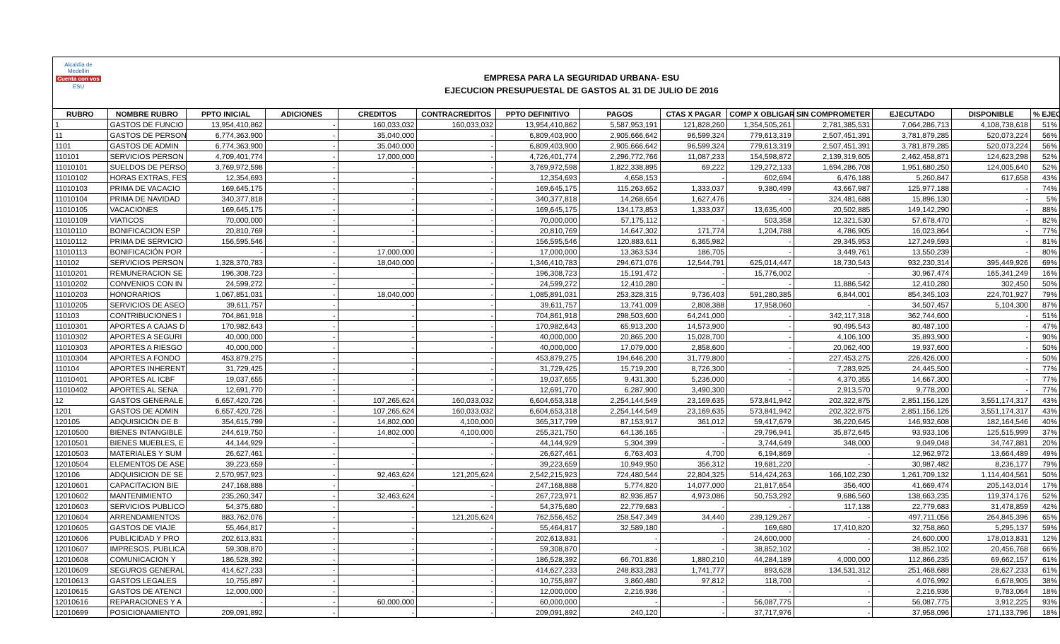Alcaldía de Medellín
Cuenta con vos
ESU
EMPRESA PARA LA SEGURIDAD URBANA- ESU
EJECUCION PRESUPUESTAL DE GASTOS AL 31 DE JULIO DE 2016
| RUBRO | NOMBRE RUBRO | PPTO INICIAL | ADICIONES | CREDITOS | CONTRACREDITOS | PPTO DEFINITIVO | PAGOS | CTAS X PAGAR | COMP X OBLIGAR | SIN COMPROMETER | EJECUTADO | DISPONIBLE | % EJEC |
| --- | --- | --- | --- | --- | --- | --- | --- | --- | --- | --- | --- | --- | --- |
| 1 | GASTOS DE FUNCIO | 13,954,410,862 | - | 160,033,032 | 160,033,032 | 13,954,410,862 | 5,587,953,191 | 121,828,260 | 1,354,505,261 | 2,781,385,531 | 7,064,286,713 | 4,108,738,618 | 51% |
| 11 | GASTOS DE PERSON | 6,774,363,900 | - | 35,040,000 | - | 6,809,403,900 | 2,905,666,642 | 96,599,324 | 779,613,319 | 2,507,451,391 | 3,781,879,285 | 520,073,224 | 56% |
| 1101 | GASTOS DE ADMIN | 6,774,363,900 | - | 35,040,000 | - | 6,809,403,900 | 2,905,666,642 | 96,599,324 | 779,613,319 | 2,507,451,391 | 3,781,879,285 | 520,073,224 | 56% |
| 110101 | SERVICIOS PERSON | 4,709,401,774 | - | 17,000,000 | - | 4,726,401,774 | 2,296,772,766 | 11,087,233 | 154,598,872 | 2,139,319,605 | 2,462,458,871 | 124,623,298 | 52% |
| 11010101 | SUELDOS DE PERSO | 3,769,972,598 | - | - | - | 3,769,972,598 | 1,822,338,895 | 69,222 | 129,272,133 | 1,694,286,708 | 1,951,680,250 | 124,005,640 | 52% |
| 11010102 | HORAS EXTRAS, FES | 12,354,693 | - | - | - | 12,354,693 | 4,658,153 | - | 602,694 | 6,476,188 | 5,260,847 | 617,658 | 43% |
| 11010103 | PRIMA DE VACACIO | 169,645,175 | - | - | - | 169,645,175 | 115,263,652 | 1,333,037 | 9,380,499 | 43,667,987 | 125,977,188 | - | 74% |
| 11010104 | PRIMA DE NAVIDAD | 340,377,818 | - | - | - | 340,377,818 | 14,268,654 | 1,627,476 | - | 324,481,688 | 15,896,130 | - | 5% |
| 11010105 | VACACIONES | 169,645,175 | - | - | - | 169,645,175 | 134,173,853 | 1,333,037 | 13,635,400 | 20,502,885 | 149,142,290 | - | 88% |
| 11010109 | VIATICOS | 70,000,000 | - | - | - | 70,000,000 | 57,175,112 | - | 503,358 | 12,321,530 | 57,678,470 | - | 82% |
| 11010110 | BONIFICACION ESP | 20,810,769 | - | - | - | 20,810,769 | 14,647,302 | 171,774 | 1,204,788 | 4,786,905 | 16,023,864 | - | 77% |
| 11010112 | PRIMA DE SERVICIO | 156,595,546 | - | - | - | 156,595,546 | 120,883,611 | 6,365,982 | - | 29,345,953 | 127,249,593 | - | 81% |
| 11010113 | BONIFICACIÓN POR | - | - | 17,000,000 | - | 17,000,000 | 13,363,534 | 186,705 | - | 3,449,761 | 13,550,239 | - | 80% |
| 110102 | SERVICIOS PERSON | 1,328,370,783 | - | 18,040,000 | - | 1,346,410,783 | 294,671,076 | 12,544,791 | 625,014,447 | 18,730,543 | 932,230,314 | 395,449,926 | 69% |
| 11010201 | REMUNERACION SE | 196,308,723 | - | - | - | 196,308,723 | 15,191,472 | - | 15,776,002 | - | 30,967,474 | 165,341,249 | 16% |
| 11010202 | CONVENIOS CON IN | 24,599,272 | - | - | - | 24,599,272 | 12,410,280 | - | - | 11,886,542 | 12,410,280 | 302,450 | 50% |
| 11010203 | HONORARIOS | 1,067,851,031 | - | 18,040,000 | - | 1,085,891,031 | 253,328,315 | 9,736,403 | 591,280,385 | 6,844,001 | 854,345,103 | 224,701,927 | 79% |
| 11010205 | SERVICIOS DE ASEO | 39,611,757 | - | - | - | 39,611,757 | 13,741,009 | 2,808,388 | 17,958,060 | - | 34,507,457 | 5,104,300 | 87% |
| 110103 | CONTRIBUCIONES I | 704,861,918 | - | - | - | 704,861,918 | 298,503,600 | 64,241,000 | - | 342,117,318 | 362,744,600 | - | 51% |
| 11010301 | APORTES A CAJAS D | 170,982,643 | - | - | - | 170,982,643 | 65,913,200 | 14,573,900 | - | 90,495,543 | 80,487,100 | - | 47% |
| 11010302 | APORTES A SEGURI | 40,000,000 | - | - | - | 40,000,000 | 20,865,200 | 15,028,700 | - | 4,106,100 | 35,893,900 | - | 90% |
| 11010303 | APORTES A RIESGO | 40,000,000 | - | - | - | 40,000,000 | 17,079,000 | 2,858,600 | - | 20,062,400 | 19,937,600 | - | 50% |
| 11010304 | APORTES A FONDO | 453,879,275 | - | - | - | 453,879,275 | 194,646,200 | 31,779,800 | - | 227,453,275 | 226,426,000 | - | 50% |
| 110104 | APORTES INHERENT | 31,729,425 | - | - | - | 31,729,425 | 15,719,200 | 8,726,300 | - | 7,283,925 | 24,445,500 | - | 77% |
| 11010401 | APORTES AL ICBF | 19,037,655 | - | - | - | 19,037,655 | 9,431,300 | 5,236,000 | - | 4,370,355 | 14,667,300 | - | 77% |
| 11010402 | APORTES AL SENA | 12,691,770 | - | - | - | 12,691,770 | 6,287,900 | 3,490,300 | - | 2,913,570 | 9,778,200 | - | 77% |
| 12 | GASTOS GENERALE | 6,657,420,726 | - | 107,265,624 | 160,033,032 | 6,604,653,318 | 2,254,144,549 | 23,169,635 | 573,841,942 | 202,322,875 | 2,851,156,126 | 3,551,174,317 | 43% |
| 1201 | GASTOS DE ADMIN | 6,657,420,726 | - | 107,265,624 | 160,033,032 | 6,604,653,318 | 2,254,144,549 | 23,169,635 | 573,841,942 | 202,322,875 | 2,851,156,126 | 3,551,174,317 | 43% |
| 120105 | ADQUISICIÓN DE B | 354,615,799 | - | 14,802,000 | 4,100,000 | 365,317,799 | 87,153,917 | 361,012 | 59,417,679 | 36,220,645 | 146,932,608 | 182,164,546 | 40% |
| 12010500 | BIENES INTANGIBLE | 244,619,750 | - | 14,802,000 | 4,100,000 | 255,321,750 | 64,136,165 | - | 29,796,941 | 35,872,645 | 93,933,106 | 125,515,999 | 37% |
| 12010501 | BIENES MUEBLES, E | 44,144,929 | - | - | - | 44,144,929 | 5,304,399 | - | 3,744,649 | 348,000 | 9,049,048 | 34,747,881 | 20% |
| 12010503 | MATERIALES Y SUM | 26,627,461 | - | - | - | 26,627,461 | 6,763,403 | 4,700 | 6,194,869 | - | 12,962,972 | 13,664,489 | 49% |
| 12010504 | ELEMENTOS DE ASE | 39,223,659 | - | - | - | 39,223,659 | 10,949,950 | 356,312 | 19,681,220 | - | 30,987,482 | 8,236,177 | 79% |
| 120106 | ADQUISICION DE SE | 2,570,957,923 | - | 92,463,624 | 121,205,624 | 2,542,215,923 | 724,480,544 | 22,804,325 | 514,424,263 | 166,102,230 | 1,261,709,132 | 1,114,404,561 | 50% |
| 12010601 | CAPACITACION BIE | 247,168,888 | - | - | - | 247,168,888 | 5,774,820 | 14,077,000 | 21,817,654 | 356,400 | 41,669,474 | 205,143,014 | 17% |
| 12010602 | MANTENIMIENTO | 235,260,347 | - | 32,463,624 | - | 267,723,971 | 82,936,857 | 4,973,086 | 50,753,292 | 9,686,560 | 138,663,235 | 119,374,176 | 52% |
| 12010603 | SERVICIOS PUBLICO | 54,375,680 | - | - | - | 54,375,680 | 22,779,683 | - | - | 117,138 | 22,779,683 | 31,478,859 | 42% |
| 12010604 | ARRENDAMIENTOS | 883,762,076 | - | - | 121,205,624 | 762,556,452 | 258,547,349 | 34,440 | 239,129,267 | - | 497,711,056 | 264,845,396 | 65% |
| 12010605 | GASTOS DE VIAJE | 55,464,817 | - | - | - | 55,464,817 | 32,589,180 | - | 169,680 | 17,410,820 | 32,758,860 | 5,295,137 | 59% |
| 12010606 | PUBLICIDAD Y PRO | 202,613,831 | - | - | - | 202,613,831 | - | - | 24,600,000 | - | 24,600,000 | 178,013,831 | 12% |
| 12010607 | IMPRESOS, PUBLICA | 59,308,870 | - | - | - | 59,308,870 | - | - | 38,852,102 | - | 38,852,102 | 20,456,768 | 66% |
| 12010608 | COMUNICACION Y | 186,528,392 | - | - | - | 186,528,392 | 66,701,836 | 1,880,210 | 44,284,189 | 4,000,000 | 112,866,235 | 69,662,157 | 61% |
| 12010609 | SEGUROS GENERAL | 414,627,233 | - | - | - | 414,627,233 | 248,833,283 | 1,741,777 | 893,628 | 134,531,312 | 251,468,688 | 28,627,233 | 61% |
| 12010613 | GASTOS LEGALES | 10,755,897 | - | - | - | 10,755,897 | 3,860,480 | 97,812 | 118,700 | - | 4,076,992 | 6,678,905 | 38% |
| 12010615 | GASTOS DE ATENCI | 12,000,000 | - | - | - | 12,000,000 | 2,216,936 | - | - | - | 2,216,936 | 9,783,064 | 18% |
| 12010616 | REPARACIONES Y A | - | - | 60,000,000 | - | 60,000,000 | - | - | 56,087,775 | - | 56,087,775 | 3,912,225 | 93% |
| 12010699 | POSICIONAMIENTO | 209,091,892 | - | - | - | 209,091,892 | 240,120 | - | 37,717,976 | - | 37,958,096 | 171,133,796 | 18% |